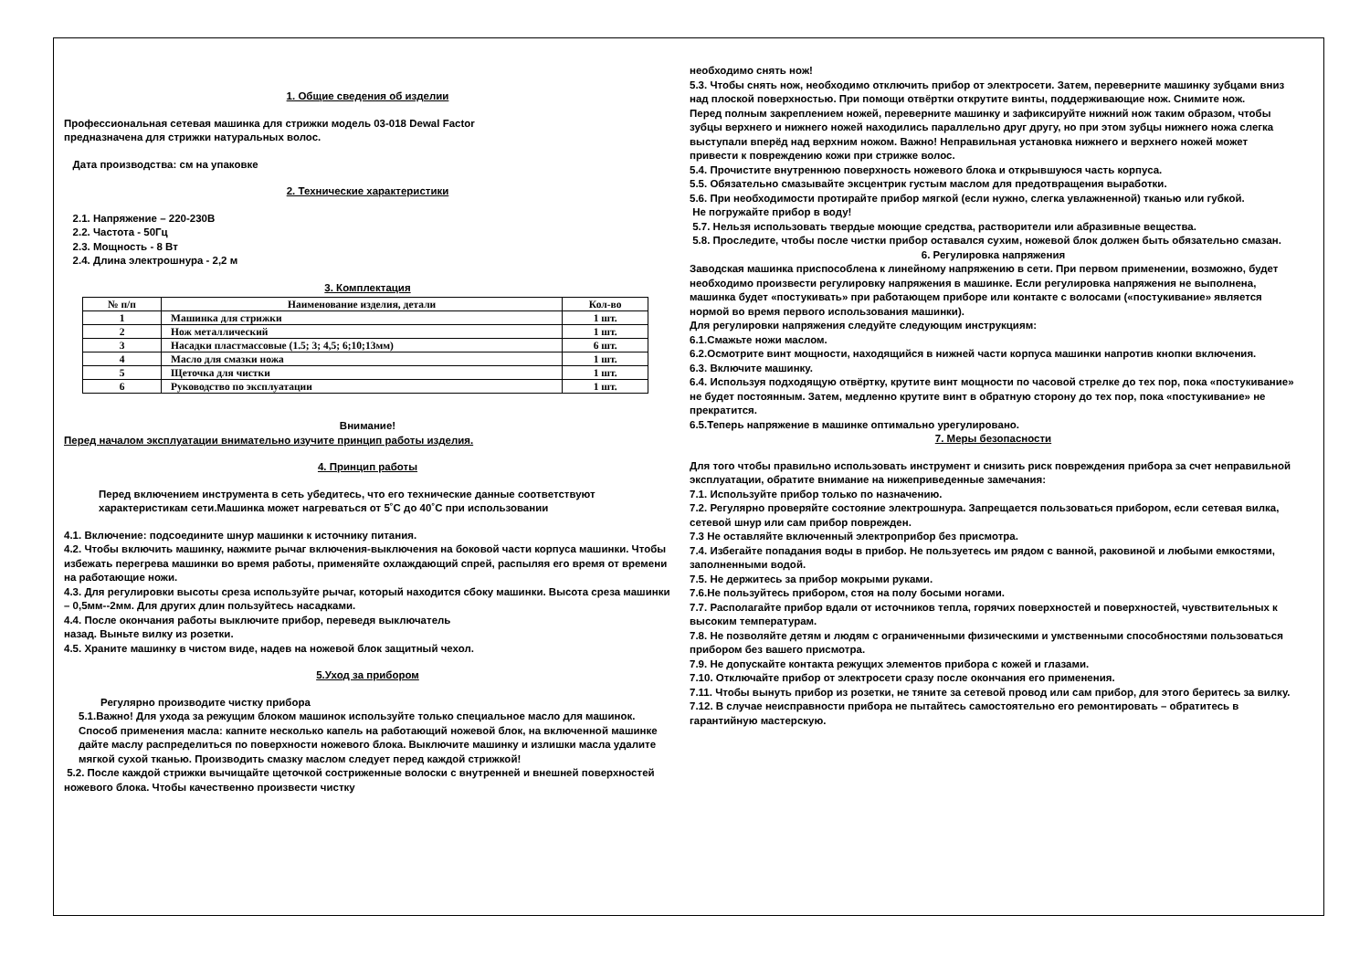1. Общие сведения об изделии
Профессиональная сетевая машинка для стрижки модель 03-018 Dewal Factor
предназначена для стрижки натуральных волос.
Дата производства: см на упаковке
2. Технические характеристики
2.1. Напряжение – 220-230В
2.2. Частота - 50Гц
2.3. Мощность - 8 Вт
2.4. Длина электрошнура - 2,2 м
3. Комплектация
| № п/п | Наименование изделия, детали | Кол-во |
| --- | --- | --- |
| 1 | Машинка для стрижки | 1 шт. |
| 2 | Нож металлический | 1 шт. |
| 3 | Насадки пластмассовые (1.5; 3; 4,5; 6;10;13мм) | 6 шт. |
| 4 | Масло для смазки ножа | 1 шт. |
| 5 | Щеточка для чистки | 1 шт. |
| 6 | Руководство по эксплуатации | 1 шт. |
Внимание!
Перед началом эксплуатации внимательно изучите принцип работы изделия.
4. Принцип работы
Перед включением инструмента в сеть убедитесь, что его технические данные соответствуют характеристикам сети.Машинка может нагреваться от 5˚С до 40˚С при использовании
4.1. Включение: подсоедините шнур машинки к источнику питания.
4.2. Чтобы включить машинку, нажмите рычаг включения-выключения на боковой части корпуса машинки. Чтобы избежать перегрева машинки во время работы, применяйте охлаждающий спрей, распыляя его время от времени на работающие ножи.
4.3. Для регулировки высоты среза используйте рычаг, который находится сбоку машинки. Высота среза машинки – 0,5мм--2мм. Для других длин пользуйтесь насадками.
4.4. После окончания работы выключите прибор, переведя выключатель
назад. Выньте вилку из розетки.
4.5. Храните машинку в чистом виде, надев на ножевой блок защитный чехол.
5.Уход за прибором
Регулярно производите чистку прибора
5.1.Важно! Для ухода за режущим блоком машинок используйте только специальное масло для машинок. Способ применения масла: капните несколько капель на работающий ножевой блок, на включенной машинке дайте маслу распределиться по поверхности ножевого блока. Выключите машинку и излишки масла удалите мягкой сухой тканью. Производить смазку маслом следует перед каждой стрижкой!
5.2. После каждой стрижки вычищайте щеточкой состриженные волоски с внутренней и внешней поверхностей ножевого блока. Чтобы качественно произвести чистку
необходимо снять нож!
5.3. Чтобы снять нож, необходимо отключить прибор от электросети. Затем, переверните машинку зубцами вниз над плоской поверхностью. При помощи отвёртки открутите винты, поддерживающие нож. Снимите нож.
Перед полным закреплением ножей, переверните машинку и зафиксируйте нижний нож таким образом, чтобы зубцы верхнего и нижнего ножей находились параллельно друг другу, но при этом зубцы нижнего ножа слегка выступали вперёд над верхним ножом. Важно! Неправильная установка нижнего и верхнего ножей может привести к повреждению кожи при стрижке волос.
5.4. Прочистите внутреннюю поверхность ножевого блока и открывшуюся часть корпуса.
5.5. Обязательно смазывайте эксцентрик густым маслом для предотвращения выработки.
5.6. При необходимости протирайте прибор мягкой (если нужно, слегка увлажненной) тканью или губкой.
Не погружайте прибор в воду!
5.7. Нельзя использовать твердые моющие средства, растворители или абразивные вещества.
5.8. Проследите, чтобы после чистки прибор оставался сухим, ножевой блок должен быть обязательно смазан.
6. Регулировка напряжения
Заводская машинка приспособлена к линейному напряжению в сети. При первом применении, возможно, будет необходимо произвести регулировку напряжения в машинке. Если регулировка напряжения не выполнена, машинка будет «постукивать» при работающем приборе или контакте с волосами («постукивание» является нормой во время первого использования машинки).
Для регулировки напряжения следуйте следующим инструкциям:
6.1.Смажьте ножи маслом.
6.2.Осмотрите винт мощности, находящийся в нижней части корпуса машинки напротив кнопки включения.
6.3. Включите машинку.
6.4. Используя подходящую отвёртку, крутите винт мощности по часовой стрелке до тех пор, пока «постукивание» не будет постоянным. Затем, медленно крутите винт в обратную сторону до тех пор, пока «постукивание» не прекратится.
6.5.Теперь напряжение в машинке оптимально урегулировано.
7. Меры безопасности
Для того чтобы правильно использовать инструмент и снизить риск повреждения прибора за счет неправильной эксплуатации, обратите внимание на нижеприведенные замечания:
7.1. Используйте прибор только по назначению.
7.2. Регулярно проверяйте состояние электрошнура. Запрещается пользоваться прибором, если сетевая вилка, сетевой шнур или сам прибор поврежден.
7.3 Не оставляйте включенный электроприбор без присмотра.
7.4. Избегайте попадания воды в прибор. Не пользуетесь им рядом с ванной, раковиной и любыми емкостями, заполненными водой.
7.5. Не держитесь за прибор мокрыми руками.
7.6.Не пользуйтесь прибором, стоя на полу босыми ногами.
7.7. Располагайте прибор вдали от источников тепла, горячих поверхностей и поверхностей, чувствительных к высоким температурам.
7.8. Не позволяйте детям и людям с ограниченными физическими и умственными способностями пользоваться прибором без вашего присмотра.
7.9. Не допускайте контакта режущих элементов прибора с кожей и глазами.
7.10. Отключайте прибор от электросети сразу после окончания его применения.
7.11. Чтобы вынуть прибор из розетки, не тяните за сетевой провод или сам прибор, для этого беритесь за вилку.
7.12. В случае неисправности прибора не пытайтесь самостоятельно его ремонтировать – обратитесь в гарантийную мастерскую.